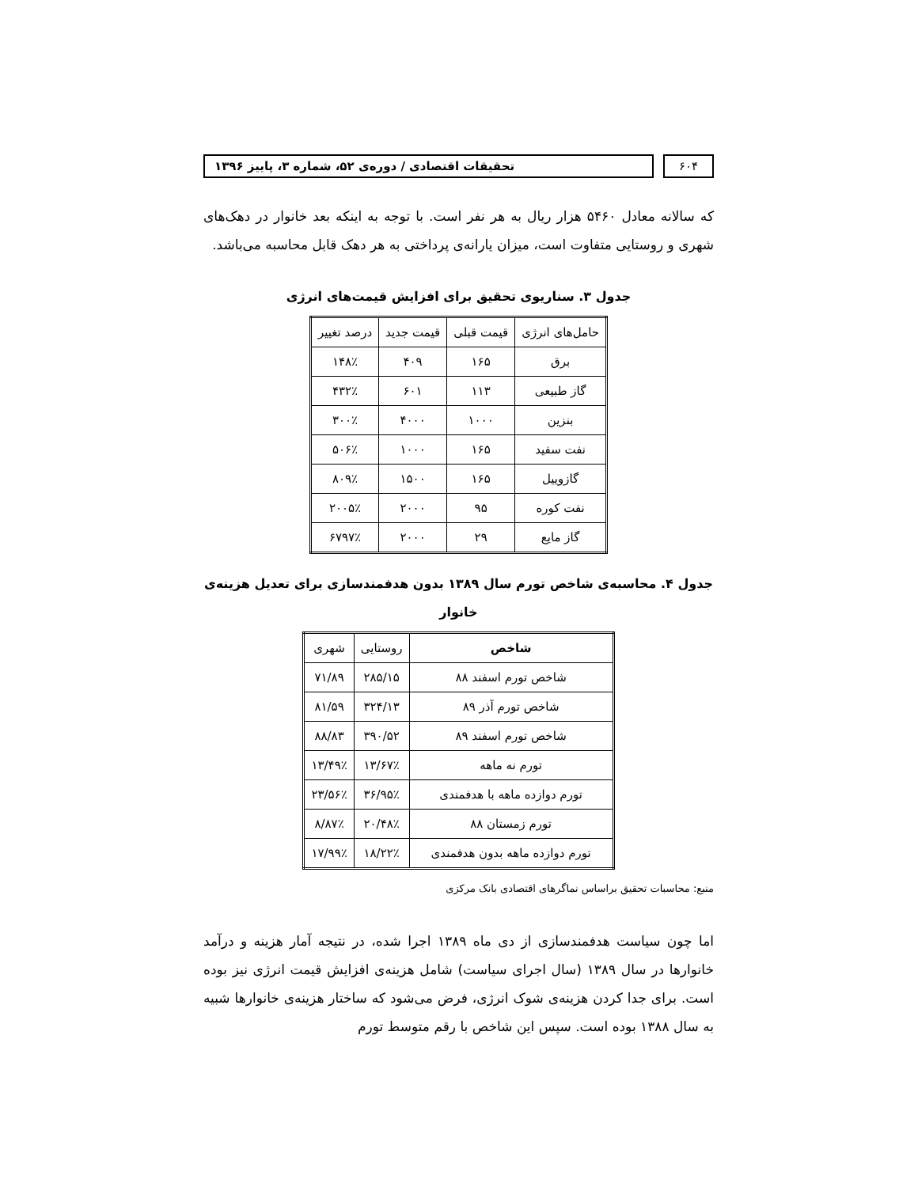۶۰۴ تحقیقات اقتصادی / دوره‌ی ۵۲، شماره ۳، پاییز ۱۳۹۶
که سالانه معادل ۵۴۶۰ هزار ریال به هر نفر است. با توجه به اینکه بعد خانوار در دهک‌های شهری و روستایی متفاوت است، میزان یارانه‌ی پرداختی به هر دهک قابل محاسبه می‌باشد.
جدول ۳. سناریوی تحقیق برای افزایش قیمت‌های انرژی
| حامل‌های انرژی | قیمت قبلی | قیمت جدید | درصد تغییر |
| --- | --- | --- | --- |
| برق | ۱۶۵ | ۴۰۹ | ۱۴۸٪ |
| گاز طبیعی | ۱۱۳ | ۶۰۱ | ۴۳۲٪ |
| بنزین | ۱۰۰۰ | ۴۰۰۰ | ۳۰۰٪ |
| نفت سفید | ۱۶۵ | ۱۰۰۰ | ۵۰۶٪ |
| گازوییل | ۱۶۵ | ۱۵۰۰ | ۸۰۹٪ |
| نفت کوره | ۹۵ | ۲۰۰۰ | ۲۰۰۵٪ |
| گاز مایع | ۲۹ | ۲۰۰۰ | ۶۷۹۷٪ |
جدول ۴. محاسبه‌ی شاخص تورم سال ۱۳۸۹ بدون هدفمندسازی برای تعدیل هزینه‌ی خانوار
| شاخص | روستایی | شهری |
| --- | --- | --- |
| شاخص تورم اسفند ۸۸ | ۲۸۵/۱۵ | ۷۱/۸۹ |
| شاخص تورم آذر ۸۹ | ۳۲۴/۱۳ | ۸۱/۵۹ |
| شاخص تورم اسفند ۸۹ | ۳۹۰/۵۲ | ۸۸/۸۳ |
| تورم نه ماهه | ۱۳/۶۷٪ | ۱۳/۴۹٪ |
| تورم دوازده ماهه با هدفمندی | ۳۶/۹۵٪ | ۲۳/۵۶٪ |
| تورم زمستان ۸۸ | ۲۰/۴۸٪ | ۸/۸۷٪ |
| تورم دوازده ماهه بدون هدفمندی | ۱۸/۲۲٪ | ۱۷/۹۹٪ |
منبع: محاسبات تحقیق براساس نماگرهای اقتصادی بانک مرکزی
اما چون سیاست هدفمندسازی از دی ماه ۱۳۸۹ اجرا شده، در نتیجه آمار هزینه و درآمد خانوارها در سال ۱۳۸۹ (سال اجرای سیاست) شامل هزینه‌ی افزایش قیمت انرژی نیز بوده است. برای جدا کردن هزینه‌ی شوک انرژی، فرض می‌شود که ساختار هزینه‌ی خانوارها شبیه به سال ۱۳۸۸ بوده است. سپس این شاخص با رقم متوسط تورم